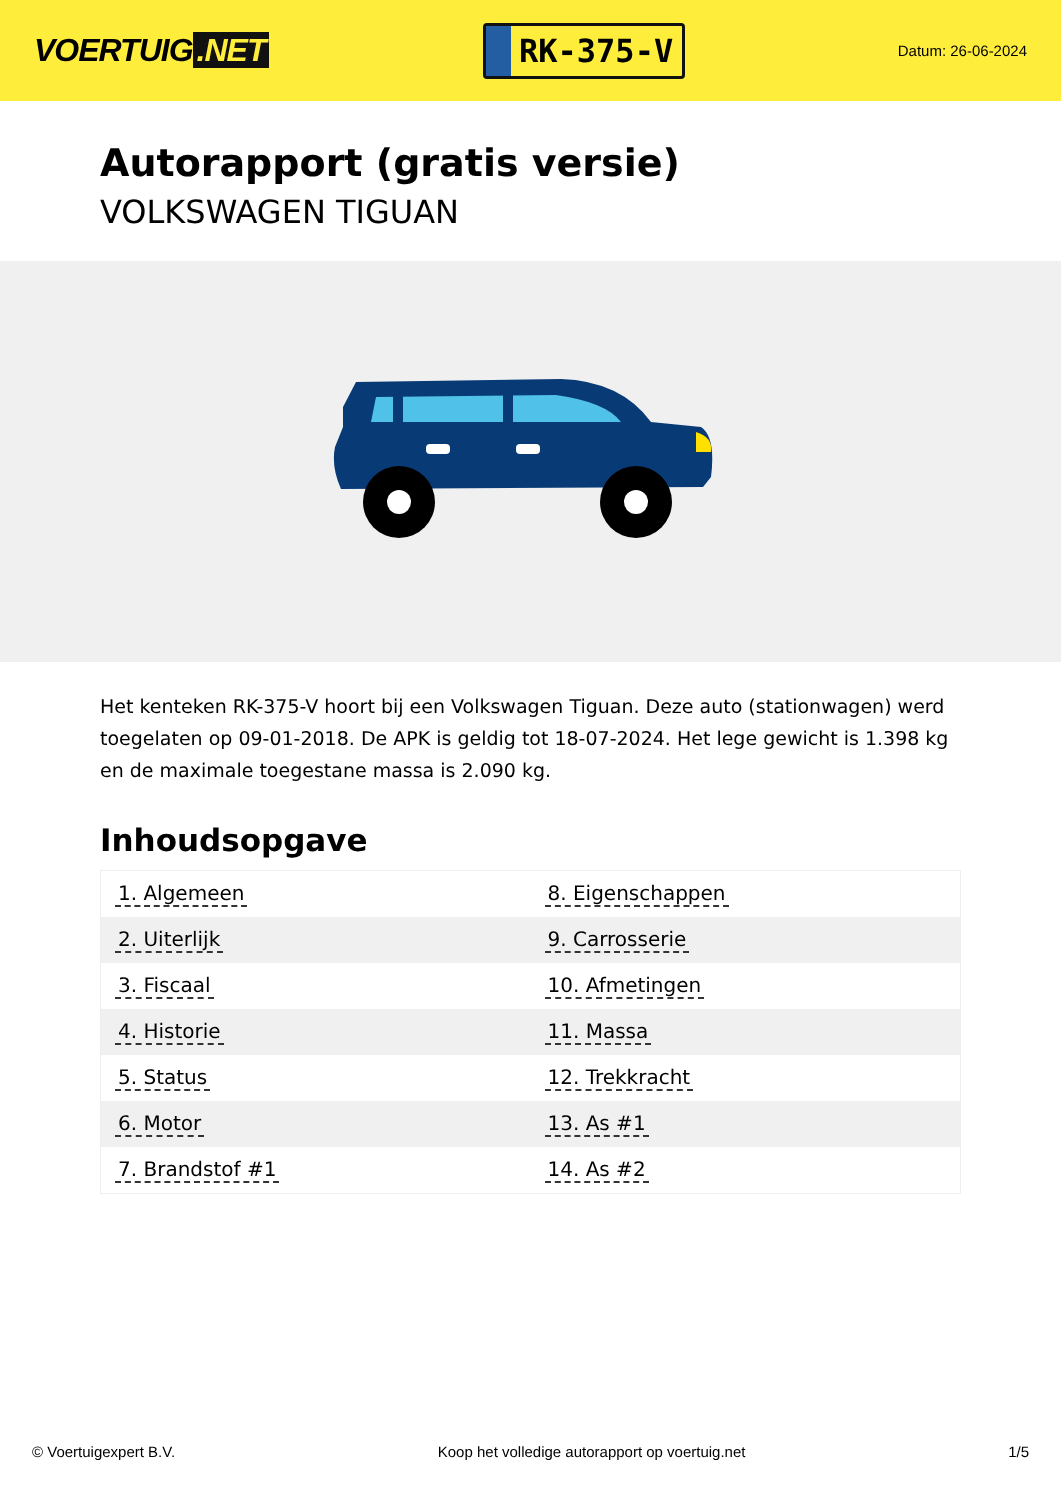VOERTUIG.NET
RK-375-V
Datum: 26-06-2024
Autorapport (gratis versie)
VOLKSWAGEN TIGUAN
Het kenteken RK-375-V hoort bij een Volkswagen Tiguan. Deze auto (stationwagen) werd toegelaten op 09-01-2018. De APK is geldig tot 18-07-2024. Het lege gewicht is 1.398 kg en de maximale toegestane massa is 2.090 kg.
Inhoudsopgave
| 1. Algemeen | 8. Eigenschappen |
| 2. Uiterlijk | 9. Carrosserie |
| 3. Fiscaal | 10. Afmetingen |
| 4. Historie | 11. Massa |
| 5. Status | 12. Trekkracht |
| 6. Motor | 13. As #1 |
| 7. Brandstof #1 | 14. As #2 |
© Voertuigexpert B.V. Koop het volledige autorapport op voertuig.net
1/5